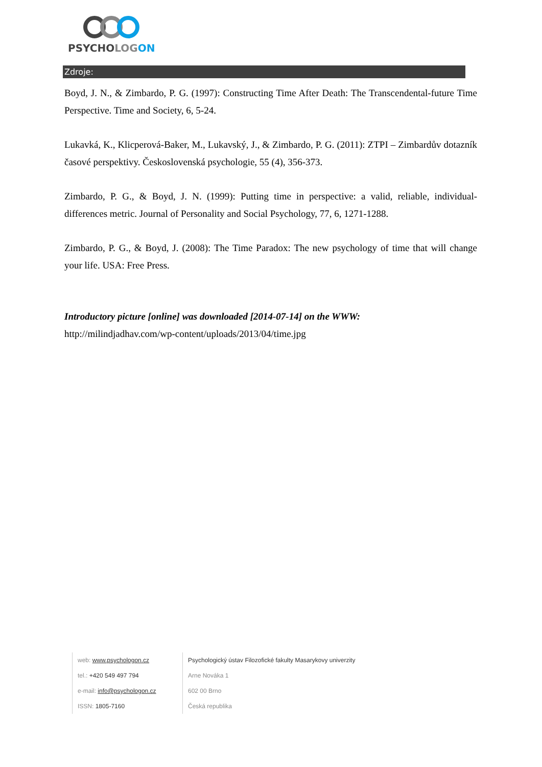PSYCHOLOG ON
Zdroje:
Boyd, J. N., & Zimbardo, P. G. (1997): Constructing Time After Death: The Transcendental-future Time Perspective. Time and Society, 6, 5-24.
Lukavká, K., Klicperová-Baker, M., Lukavský, J., & Zimbardo, P. G. (2011): ZTPI – Zimbardův dotazník časové perspektivy. Československá psychologie, 55 (4), 356-373.
Zimbardo, P. G., & Boyd, J. N. (1999): Putting time in perspective: a valid, reliable, individual-differences metric. Journal of Personality and Social Psychology, 77, 6, 1271-1288.
Zimbardo, P. G., & Boyd, J. (2008): The Time Paradox: The new psychology of time that will change your life. USA: Free Press.
Introductory picture [online] was downloaded [2014-07-14] on the WWW:
http://milindjadhav.com/wp-content/uploads/2013/04/time.jpg
web: www.psychologon.cz
tel.: +420 549 497 794
e-mail: info@psychologon.cz
ISSN: 1805-7160
Psychologický ústav Filozofické fakulty Masarykovy univerzity
Arne Nováka 1
602 00 Brno
Česká republika